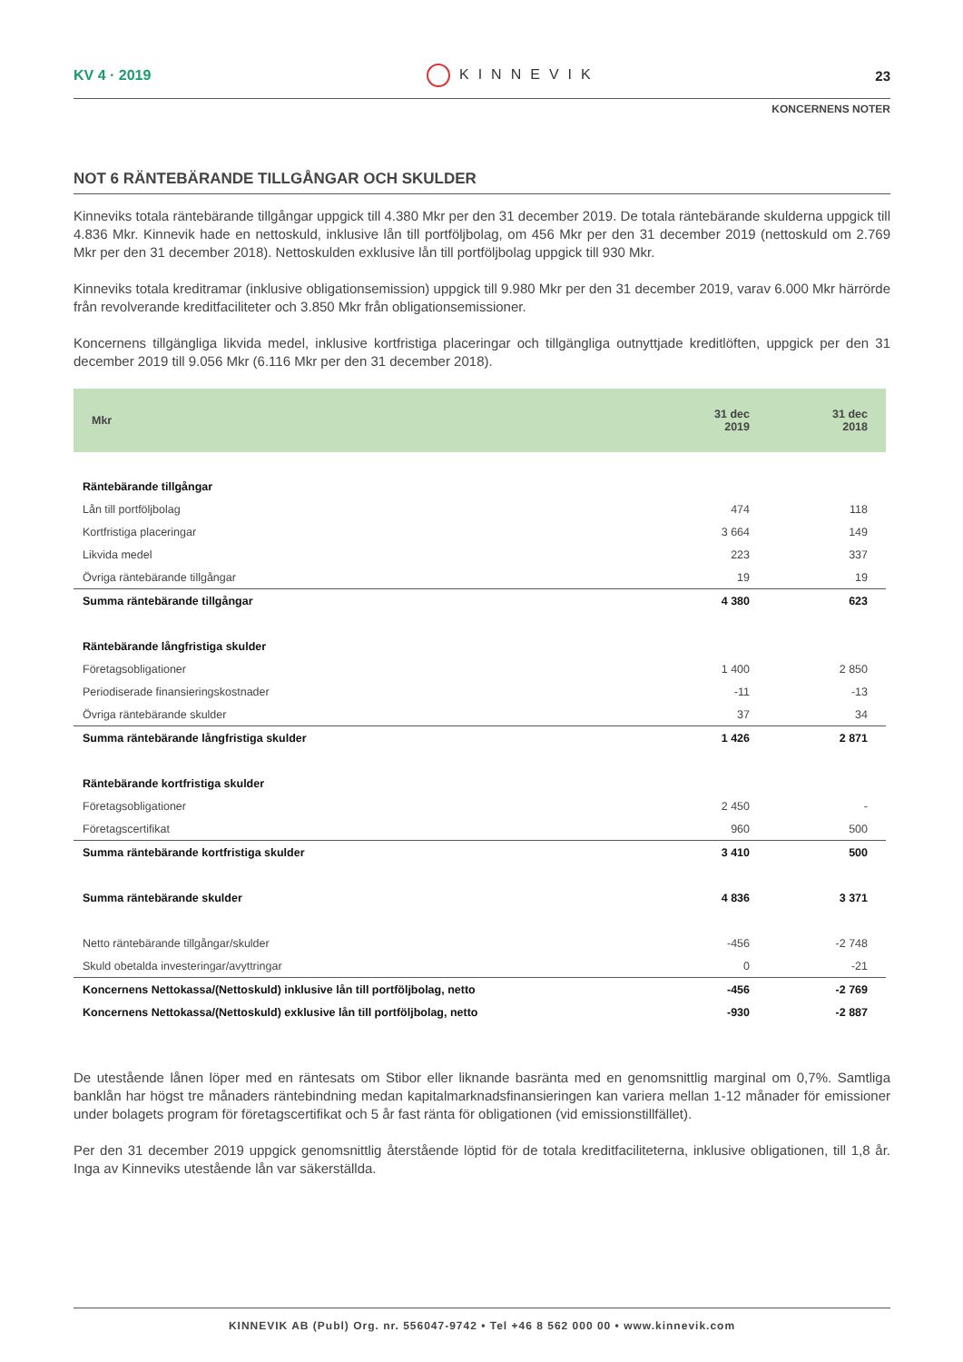KV 4 · 2019 KINNEVIK 23
KONCERNENS NOTER
NOT 6 RÄNTEBÄRANDE TILLGÅNGAR OCH SKULDER
Kinneviks totala räntebärande tillgångar uppgick till 4.380 Mkr per den 31 december 2019. De totala räntebärande skulderna uppgick till 4.836 Mkr. Kinnevik hade en nettoskuld, inklusive lån till portföljbolag, om 456 Mkr per den 31 december 2019 (nettoskuld om 2.769 Mkr per den 31 december 2018). Nettoskulden exklusive lån till portföljbolag uppgick till 930 Mkr.
Kinneviks totala kreditramar (inklusive obligationsemission) uppgick till 9.980 Mkr per den 31 december 2019, varav 6.000 Mkr härrörde från revolverande kreditfaciliteter och 3.850 Mkr från obligationsemissioner.
Koncernens tillgängliga likvida medel, inklusive kortfristiga placeringar och tillgängliga outnyttjade kreditlöften, uppgick per den 31 december 2019 till 9.056 Mkr (6.116 Mkr per den 31 december 2018).
| Mkr | 31 dec 2019 | 31 dec 2018 |
| --- | --- | --- |
| Räntebärande tillgångar | | |
| Lån till portföljbolag | 474 | 118 |
| Kortfristiga placeringar | 3 664 | 149 |
| Likvida medel | 223 | 337 |
| Övriga räntebärande tillgångar | 19 | 19 |
| Summa räntebärande tillgångar | 4 380 | 623 |
| Räntebärande långfristiga skulder | | |
| Företagsobligationer | 1 400 | 2 850 |
| Periodiserade finansieringskostnader | -11 | -13 |
| Övriga räntebärande skulder | 37 | 34 |
| Summa räntebärande långfristiga skulder | 1 426 | 2 871 |
| Räntebärande kortfristiga skulder | | |
| Företagsobligationer | 2 450 | - |
| Företagscertifikat | 960 | 500 |
| Summa räntebärande kortfristiga skulder | 3 410 | 500 |
| Summa räntebärande skulder | 4 836 | 3 371 |
| Netto räntebärande tillgångar/skulder | -456 | -2 748 |
| Skuld obetalda investeringar/avyttringar | 0 | -21 |
| Koncernens Nettokassa/(Nettoskuld) inklusive lån till portföljbolag, netto | -456 | -2 769 |
| Koncernens Nettokassa/(Nettoskuld) exklusive lån till portföljbolag, netto | -930 | -2 887 |
De utestående lånen löper med en räntesats om Stibor eller liknande basränta med en genomsnittlig marginal om 0,7%. Samtliga banklån har högst tre månaders räntebindning medan kapitalmarknadsfinansieringen kan variera mellan 1-12 månader för emissioner under bolagets program för företagscertifikat och 5 år fast ränta för obligationen (vid emissionstillfället).
Per den 31 december 2019 uppgick genomsnittlig återstående löptid för de totala kreditfaciliteterna, inklusive obligationen, till 1,8 år. Inga av Kinneviks utestående lån var säkerställda.
KINNEVIK AB (Publ) Org. nr. 556047-9742 • Tel +46 8 562 000 00 • www.kinnevik.com